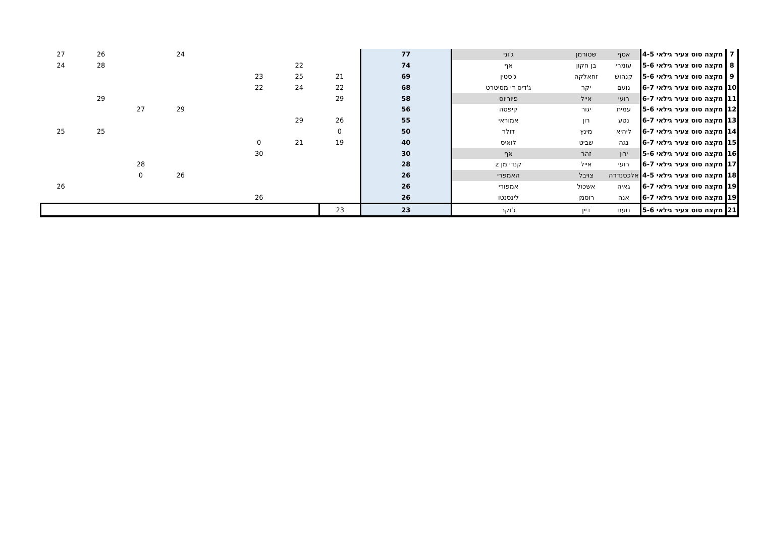| 7 | מקצה סוס צעיר גילאי 4-5 | אסף | שטורמן | ג'וני | 77 | | | | | 24 | | 26 | 27 |
| 8 | מקצה סוס צעיר גילאי 5-6 | עומרי | בן חקון | אף | 74 | | 22 | | | | | 28 | 24 |
| 9 | מקצה סוס צעיר גילאי 5-6 | קנהוש | זחאלקה | ג'סטין | 69 | 21 | 25 | 23 | | | | | |
| 10 | מקצה סוס צעיר גילאי 6-7 | נועם | יקר | ג'דיס די מסיטרט | 68 | 22 | 24 | 22 | | | | | |
| 11 | מקצה סוס צעיר גילאי 6-7 | רועי | אייל | פיוריוס | 58 | 29 | | | | | | 29 | |
| 12 | מקצה סוס צעיר גילאי 5-6 | עמית | יגור | קיפסה | 56 | | | | | 29 | 27 | | |
| 13 | מקצה סוס צעיר גילאי 6-7 | נטע | רון | אמוראי | 55 | 26 | 29 | | | | | | |
| 14 | מקצה סוס צעיר גילאי 6-7 | ליהיא | מינץ | דולר | 50 | 0 | | | | | | 25 | 25 |
| 15 | מקצה סוס צעיר גילאי 6-7 | נגה | שביט | לואיס | 40 | 19 | 21 | 0 | | | | | |
| 16 | מקצה סוס צעיר גילאי 5-6 | ירון | זהר | אף | 30 | | | 30 | | | | | |
| 17 | מקצה סוס צעיר גילאי 6-7 | רועי | אייל | קנדי מן z | 28 | | | | | | 28 | | |
| 18 | מקצה סוס צעיר גילאי 4-5 | אלכסנדרה | צויבל | האמפרי | 26 | | | | | 26 | 0 | | |
| 19 | מקצה סוס צעיר גילאי 6-7 | גאיה | אשכול | אמפורי | 26 | | | | | | | | 26 |
| 19 | מקצה סוס צעיר גילאי 6-7 | אנה | רוסמן | לינסנטו | 26 | | | 26 | | | | | |
| 21 | מקצה סוס צעיר גילאי 5-6 | נועם | דיין | ג'וקר | 23 | 23 | | | | | | | |